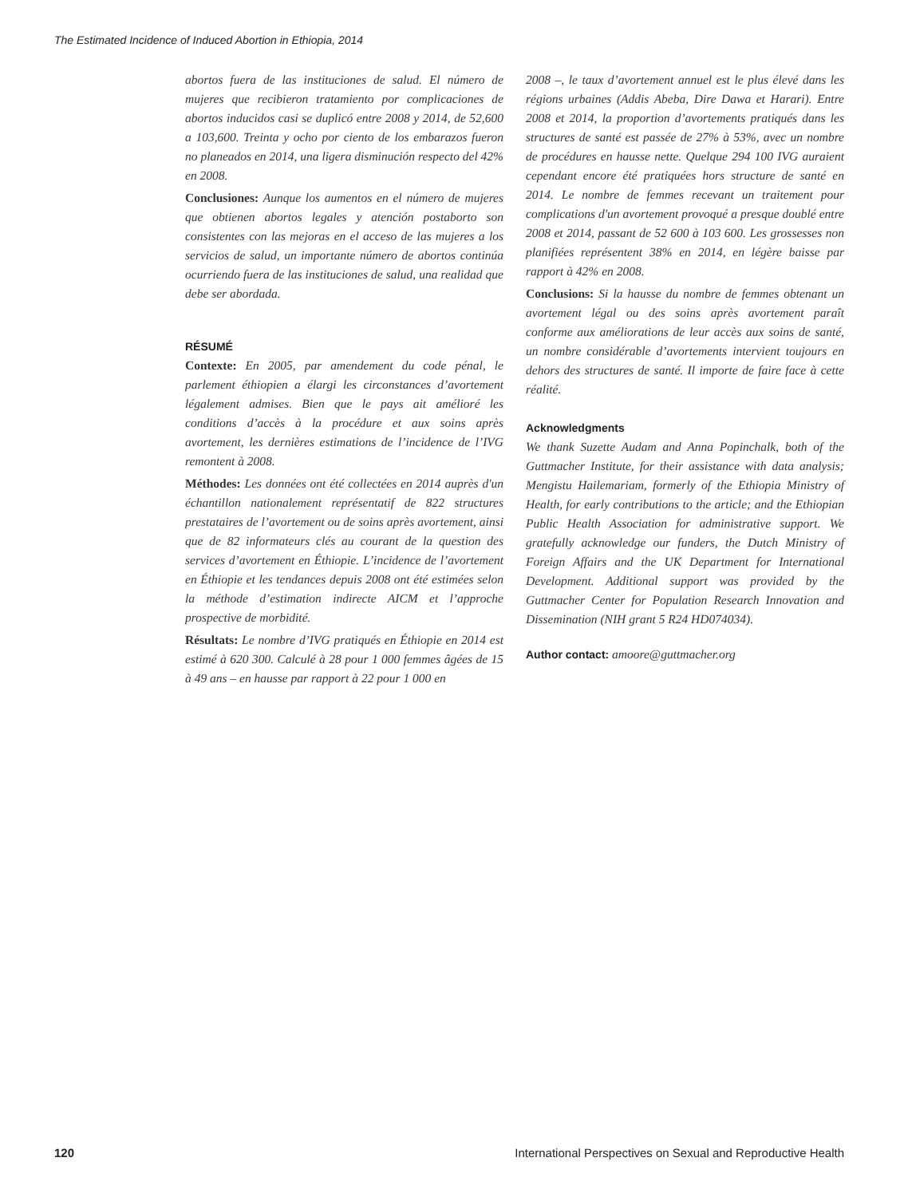The Estimated Incidence of Induced Abortion in Ethiopia, 2014
abortos fuera de las instituciones de salud. El número de mujeres que recibieron tratamiento por complicaciones de abortos inducidos casi se duplicó entre 2008 y 2014, de 52,600 a 103,600. Treinta y ocho por ciento de los embarazos fueron no planeados en 2014, una ligera disminución respecto del 42% en 2008.
Conclusiones: Aunque los aumentos en el número de mujeres que obtienen abortos legales y atención postaborto son consistentes con las mejoras en el acceso de las mujeres a los servicios de salud, un importante número de abortos continúa ocurriendo fuera de las instituciones de salud, una realidad que debe ser abordada.
RÉSUMÉ
Contexte: En 2005, par amendement du code pénal, le parlement éthiopien a élargi les circonstances d’avortement légalement admises. Bien que le pays ait amélioré les conditions d’accès à la procédure et aux soins après avortement, les dernières estimations de l’incidence de l’IVG remontent à 2008.
Méthodes: Les données ont été collectées en 2014 auprès d'un échantillon nationalement représentatif de 822 structures prestataires de l’avortement ou de soins après avortement, ainsi que de 82 informateurs clés au courant de la question des services d’avortement en Éthiopie. L’incidence de l’avortement en Éthiopie et les tendances depuis 2008 ont été estimées selon la méthode d’estimation indirecte AICM et l’approche prospective de morbidité.
Résultats: Le nombre d’IVG pratiqués en Éthiopie en 2014 est estimé à 620 300. Calculé à 28 pour 1 000 femmes âgées de 15 à 49 ans – en hausse par rapport à 22 pour 1 000 en
2008 –, le taux d’avortement annuel est le plus élevé dans les régions urbaines (Addis Abeba, Dire Dawa et Harari). Entre 2008 et 2014, la proportion d’avortements pratiqués dans les structures de santé est passée de 27% à 53%, avec un nombre de procédures en hausse nette. Quelque 294 100 IVG auraient cependant encore été pratiquées hors structure de santé en 2014. Le nombre de femmes recevant un traitement pour complications d'un avortement provoqué a presque doublé entre 2008 et 2014, passant de 52 600 à 103 600. Les grossesses non planifiées représentent 38% en 2014, en légère baisse par rapport à 42% en 2008.
Conclusions: Si la hausse du nombre de femmes obtenant un avortement légal ou des soins après avortement paraît conforme aux améliorations de leur accès aux soins de santé, un nombre considérable d’avortements intervient toujours en dehors des structures de santé. Il importe de faire face à cette réalité.
Acknowledgments
We thank Suzette Audam and Anna Popinchalk, both of the Guttmacher Institute, for their assistance with data analysis; Mengistu Hailemariam, formerly of the Ethiopia Ministry of Health, for early contributions to the article; and the Ethiopian Public Health Association for administrative support. We gratefully acknowledge our funders, the Dutch Ministry of Foreign Affairs and the UK Department for International Development. Additional support was provided by the Guttmacher Center for Population Research Innovation and Dissemination (NIH grant 5 R24 HD074034).
Author contact: amoore@guttmacher.org
120 International Perspectives on Sexual and Reproductive Health